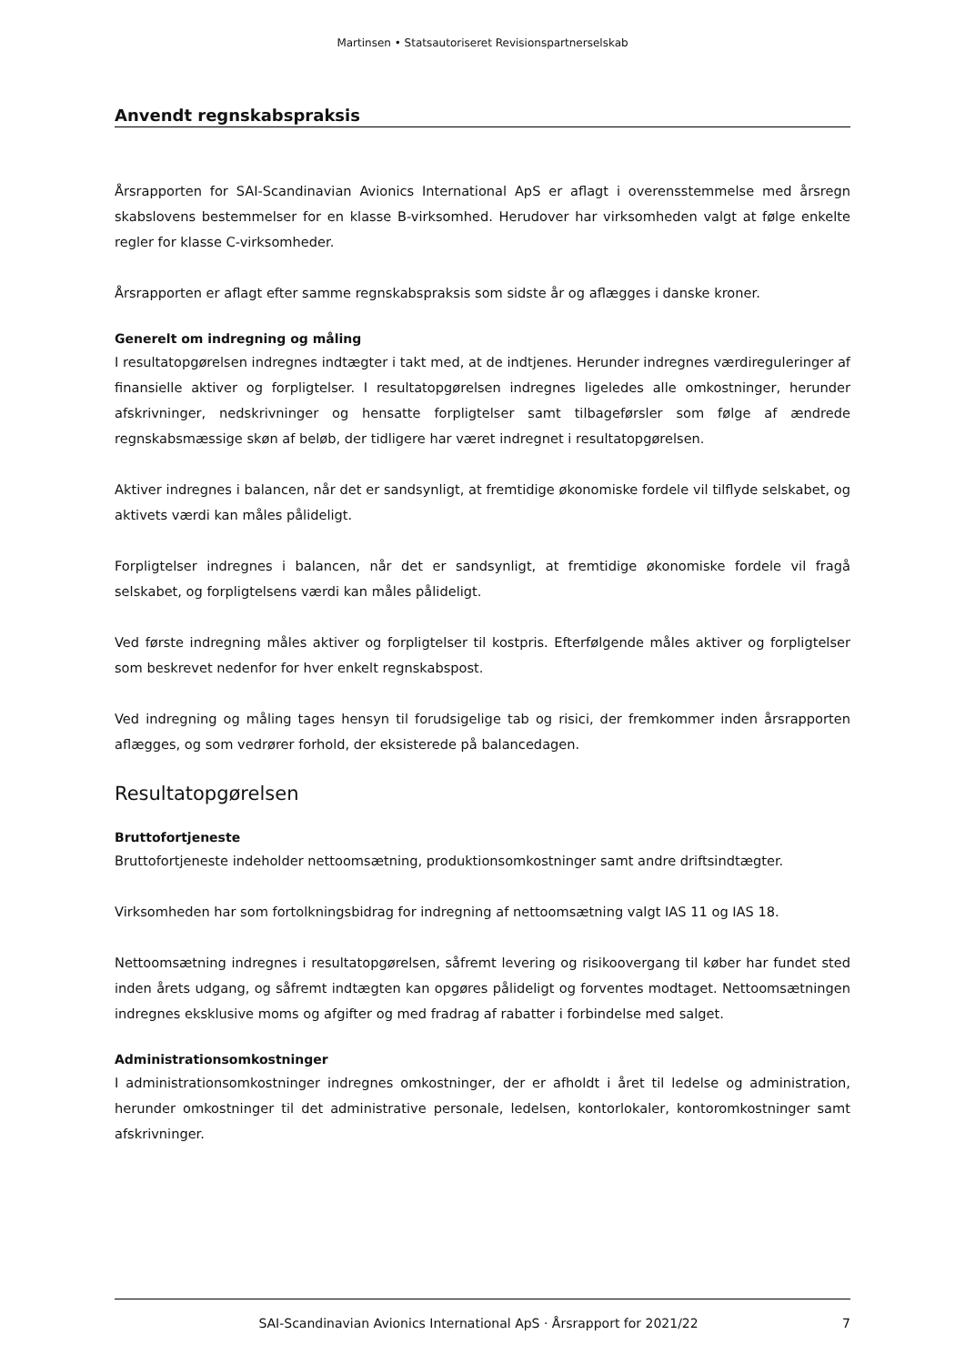Martinsen • Statsautoriseret Revisionspartnerselskab
Anvendt regnskabspraksis
Årsrapporten for SAI-Scandinavian Avionics International ApS er aflagt i overensstemmelse med årsregn skabslovens bestemmelser for en klasse B-virksomhed. Herudover har virksomheden valgt at følge enkelte regler for klasse C-virksomheder.
Årsrapporten er aflagt efter samme regnskabspraksis som sidste år og aflægges i danske kroner.
Generelt om indregning og måling
I resultatopgørelsen indregnes indtægter i takt med, at de indtjenes. Herunder indregnes værdireguleringer af finansielle aktiver og forpligtelser. I resultatopgørelsen indregnes ligeledes alle omkostninger, herunder afskrivninger, nedskrivninger og hensatte forpligtelser samt tilbageførsler som følge af ændrede regnskabsmæssige skøn af beløb, der tidligere har været indregnet i resultatopgørelsen.
Aktiver indregnes i balancen, når det er sandsynligt, at fremtidige økonomiske fordele vil tilflyde selskabet, og aktivets værdi kan måles pålideligt.
Forpligtelser indregnes i balancen, når det er sandsynligt, at fremtidige økonomiske fordele vil fragå selskabet, og forpligtelsens værdi kan måles pålideligt.
Ved første indregning måles aktiver og forpligtelser til kostpris. Efterfølgende måles aktiver og forpligtelser som beskrevet nedenfor for hver enkelt regnskabspost.
Ved indregning og måling tages hensyn til forudsigelige tab og risici, der fremkommer inden årsrapporten aflægges, og som vedrører forhold, der eksisterede på balancedagen.
Resultatopgørelsen
Bruttofortjeneste
Bruttofortjeneste indeholder nettoomsætning, produktionsomkostninger samt andre driftsindtægter.
Virksomheden har som fortolkningsbidrag for indregning af nettoomsætning valgt IAS 11 og IAS 18.
Nettoomsætning indregnes i resultatopgørelsen, såfremt levering og risikoovergang til køber har fundet sted inden årets udgang, og såfremt indtægten kan opgøres pålideligt og forventes modtaget. Nettoomsætningen indregnes eksklusive moms og afgifter og med fradrag af rabatter i forbindelse med salget.
Administrationsomkostninger
I administrationsomkostninger indregnes omkostninger, der er afholdt i året til ledelse og administration, herunder omkostninger til det administrative personale, ledelsen, kontorlokaler, kontoromkostninger samt afskrivninger.
SAI-Scandinavian Avionics International ApS · Årsrapport for 2021/22 7